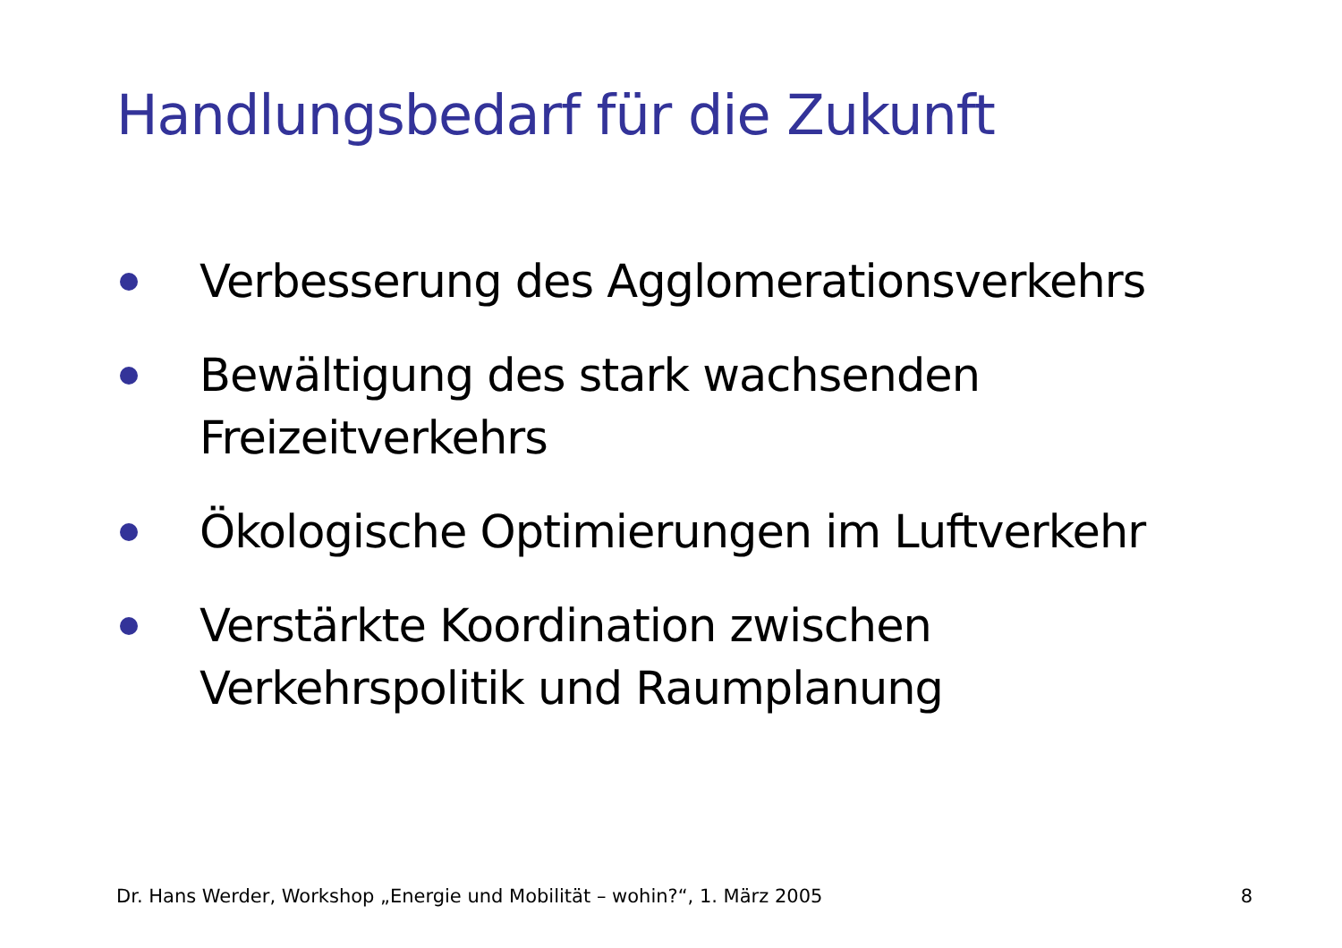Handlungsbedarf für die Zukunft
Verbesserung des Agglomerationsverkehrs
Bewältigung des stark wachsenden Freizeitverkehrs
Ökologische Optimierungen im Luftverkehr
Verstärkte Koordination zwischen Verkehrspolitik und Raumplanung
Dr. Hans Werder, Workshop „Energie und Mobilität – wohin?“, 1. März 2005 8